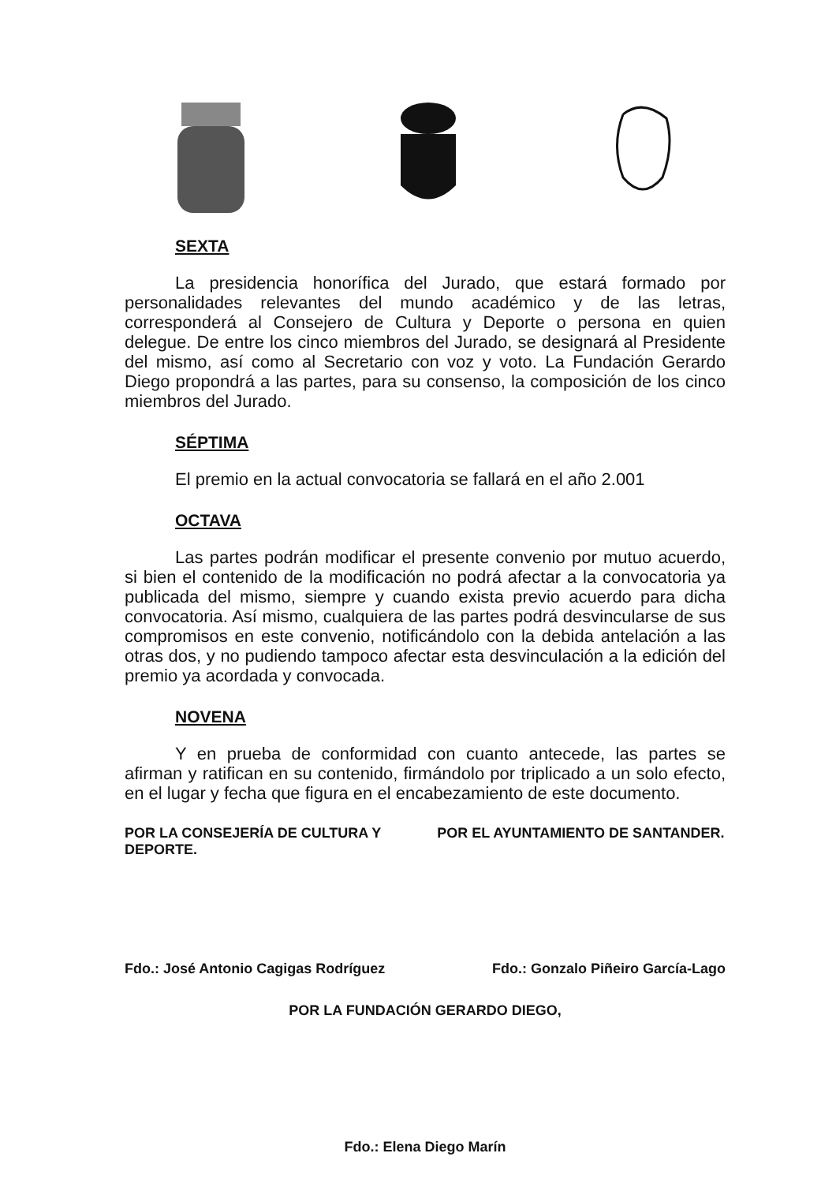SEXTA
La presidencia honorífica del Jurado, que estará formado por personalidades relevantes del mundo académico y de las letras, corresponderá al Consejero de Cultura y Deporte o persona en quien delegue. De entre los cinco miembros del Jurado, se designará al Presidente del mismo, así como al Secretario con voz y voto. La Fundación Gerardo Diego propondrá a las partes, para su consenso, la composición de los cinco miembros del Jurado.
SÉPTIMA
El premio en la actual convocatoria se fallará en el año 2.001
OCTAVA
Las partes podrán modificar el presente convenio por mutuo acuerdo, si bien el contenido de la modificación no podrá afectar a la convocatoria ya publicada del mismo, siempre y cuando exista previo acuerdo para dicha convocatoria. Así mismo, cualquiera de las partes podrá desvincularse de sus compromisos en este convenio, notificándolo con la debida antelación a las otras dos, y no pudiendo tampoco afectar esta desvinculación a la edición del premio ya acordada y convocada.
NOVENA
Y en prueba de conformidad con cuanto antecede, las partes se afirman y ratifican en su contenido, firmándolo por triplicado a un solo efecto, en el lugar y fecha que figura en el encabezamiento de este documento.
POR LA CONSEJERÍA DE CULTURA Y DEPORTE.
POR EL AYUNTAMIENTO DE SANTANDER.
Fdo.: José Antonio Cagigas Rodríguez Fdo.: Gonzalo Piñeiro García-Lago
POR LA FUNDACIÓN GERARDO DIEGO,
Fdo.: Elena Diego Marín